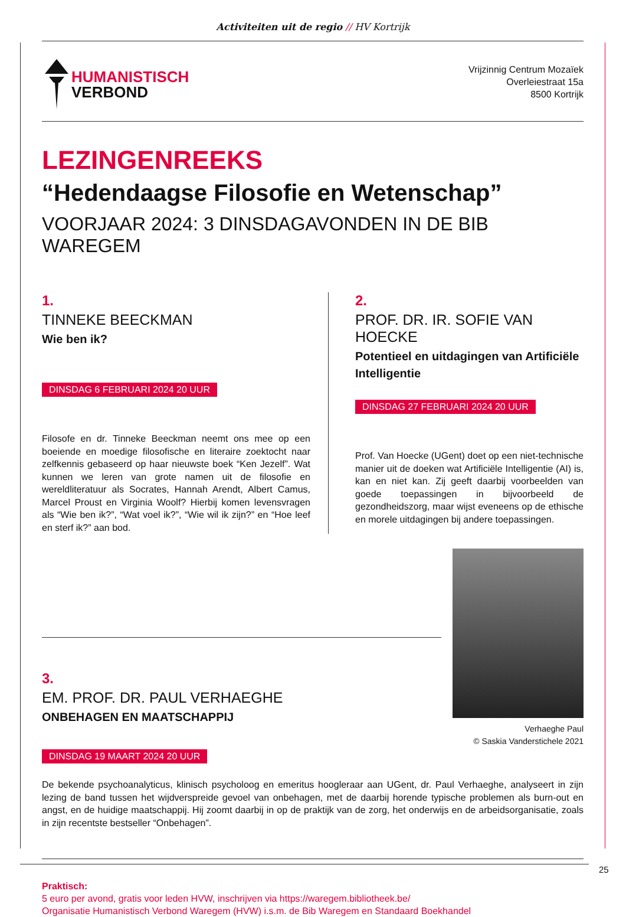Activiteiten uit de regio // HV Kortrijk
HUMANISTISCH
VERBOND
Vrijzinnig Centrum Mozaïek
Overleiestraat 15a
8500 Kortrijk
LEZINGENREEKS
“Hedendaagse Filosofie en Wetenschap”
VOORJAAR 2024: 3 DINSDAGAVONDEN IN DE BIB WAREGEM
1.
TINNEKE BEECKMAN
Wie ben ik?
DINSDAG 6 FEBRUARI 2024 20 UUR
Filosofe en dr. Tinneke Beeckman neemt ons mee op een boeiende en moedige filosofische en literaire zoektocht naar zelfkennis gebaseerd op haar nieuwste boek “Ken Jezelf”. Wat kunnen we leren van grote namen uit de filosofie en wereldliteratuur als Socrates, Hannah Arendt, Albert Camus, Marcel Proust en Virginia Woolf? Hierbij komen levensvragen als “Wie ben ik?”, “Wat voel ik?”, “Wie wil ik zijn?” en “Hoe leef en sterf ik?” aan bod.
2.
PROF. DR. IR. SOFIE VAN HOECKE
Potentieel en uitdagingen van Artificiële Intelligentie
DINSDAG 27 FEBRUARI 2024 20 UUR
Prof. Van Hoecke (UGent) doet op een niet-technische manier uit de doeken wat Artificiële Intelligentie (AI) is, kan en niet kan. Zij geeft daarbij voorbeelden van goede toepassingen in bijvoorbeeld de gezondheidszorg, maar wijst eveneens op de ethische en morele uitdagingen bij andere toepassingen.
3.
EM. PROF. DR. PAUL VERHAEGHE
ONBEHAGEN EN MAATSCHAPPIJ
DINSDAG 19 MAART 2024 20 UUR
Verhaeghe Paul
© Saskia Vanderstichele 2021
De bekende psychoanalyticus, klinisch psycholoog en emeritus hoogleraar aan UGent, dr. Paul Verhaeghe, analyseert in zijn lezing de band tussen het wijdverspreide gevoel van onbehagen, met de daarbij horende typische problemen als burn-out en angst, en de huidige maatschappij. Hij zoomt daarbij in op de praktijk van de zorg, het onderwijs en de arbeidsorganisatie, zoals in zijn recentste bestseller “Onbehagen”.
Praktisch:
5 euro per avond, gratis voor leden HVW, inschrijven via https://waregem.bibliotheek.be/
Organisatie Humanistisch Verbond Waregem (HVW) i.s.m. de Bib Waregem en Standaard Boekhandel
25